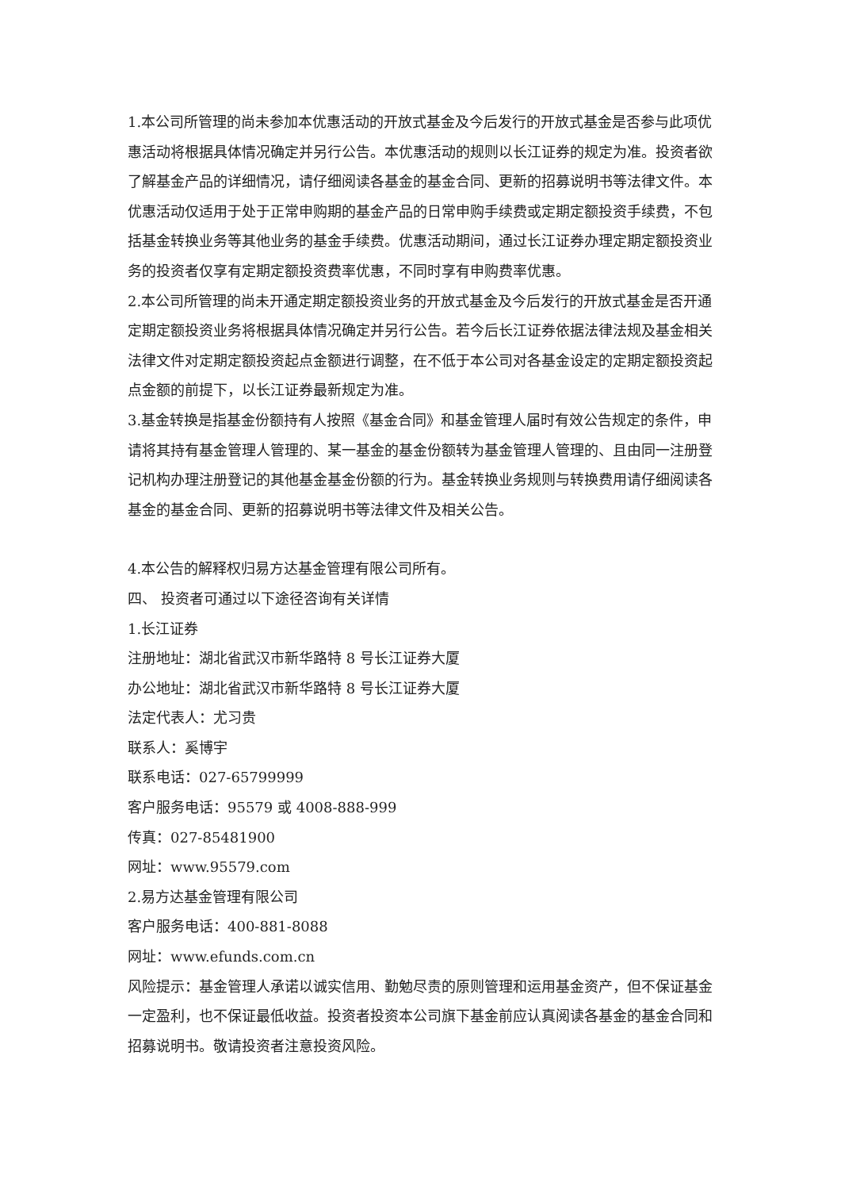1.本公司所管理的尚未参加本优惠活动的开放式基金及今后发行的开放式基金是否参与此项优惠活动将根据具体情况确定并另行公告。本优惠活动的规则以长江证券的规定为准。投资者欲了解基金产品的详细情况，请仔细阅读各基金的基金合同、更新的招募说明书等法律文件。本优惠活动仅适用于处于正常申购期的基金产品的日常申购手续费或定期定额投资手续费，不包括基金转换业务等其他业务的基金手续费。优惠活动期间，通过长江证券办理定期定额投资业务的投资者仅享有定期定额投资费率优惠，不同时享有申购费率优惠。
2.本公司所管理的尚未开通定期定额投资业务的开放式基金及今后发行的开放式基金是否开通定期定额投资业务将根据具体情况确定并另行公告。若今后长江证券依据法律法规及基金相关法律文件对定期定额投资起点金额进行调整，在不低于本公司对各基金设定的定期定额投资起点金额的前提下，以长江证券最新规定为准。
3.基金转换是指基金份额持有人按照《基金合同》和基金管理人届时有效公告规定的条件，申请将其持有基金管理人管理的、某一基金的基金份额转为基金管理人管理的、且由同一注册登记机构办理注册登记的其他基金基金份额的行为。基金转换业务规则与转换费用请仔细阅读各基金的基金合同、更新的招募说明书等法律文件及相关公告。
4.本公告的解释权归易方达基金管理有限公司所有。
四、 投资者可通过以下途径咨询有关详情
1.长江证券
注册地址：湖北省武汉市新华路特 8 号长江证券大厦
办公地址：湖北省武汉市新华路特 8 号长江证券大厦
法定代表人：尤习贵
联系人：奚博宇
联系电话：027-65799999
客户服务电话：95579 或 4008-888-999
传真：027-85481900
网址：www.95579.com
2.易方达基金管理有限公司
客户服务电话：400-881-8088
网址：www.efunds.com.cn
风险提示：基金管理人承诺以诚实信用、勤勉尽责的原则管理和运用基金资产，但不保证基金一定盈利，也不保证最低收益。投资者投资本公司旗下基金前应认真阅读各基金的基金合同和招募说明书。敬请投资者注意投资风险。